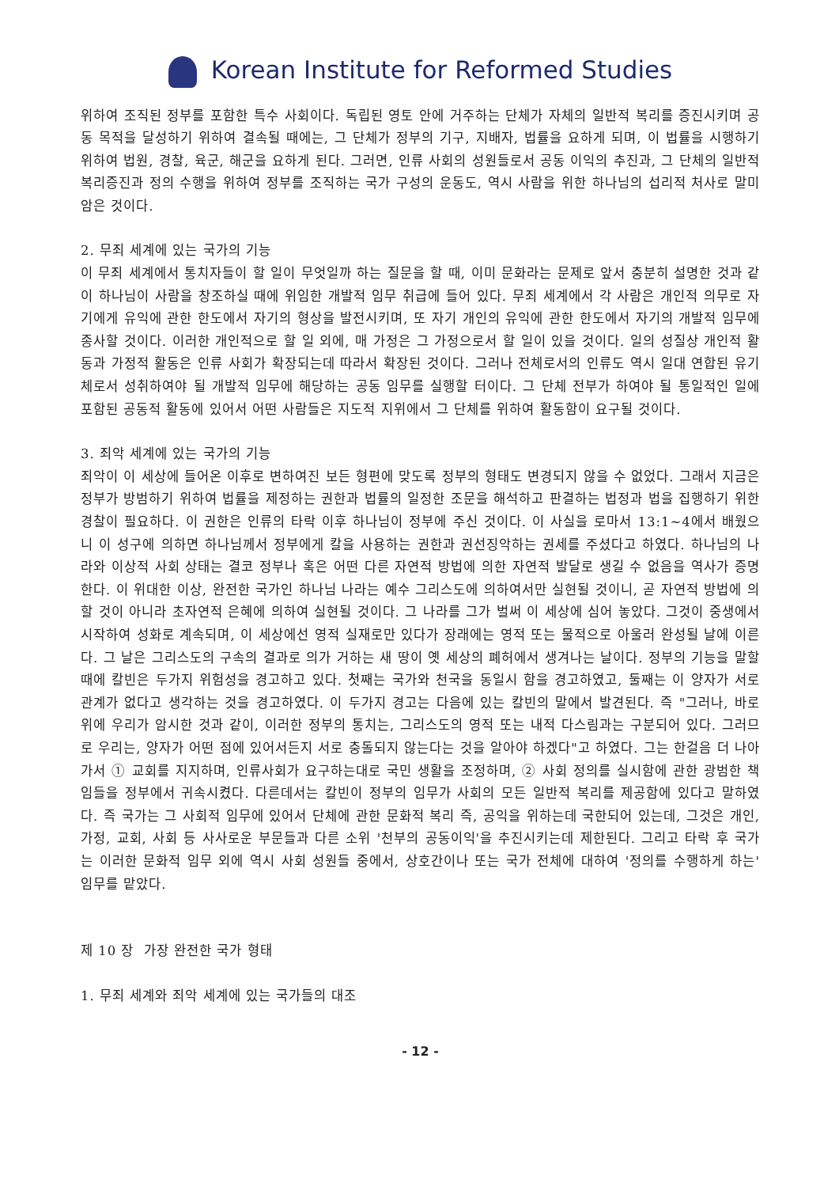Korean Institute for Reformed Studies
위하여 조직된 정부를 포함한 특수 사회이다. 독립된 영토 안에 거주하는 단체가 자체의 일반적 복리를 증진시키며 공동 목적을 달성하기 위하여 결속될 때에는, 그 단체가 정부의 기구, 지배자, 법률을 요하게 되며, 이 법률을 시행하기 위하여 법원, 경찰, 육군, 해군을 요하게 된다. 그러면, 인류 사회의 성원들로서 공동 이익의 추진과, 그 단체의 일반적 복리증진과 정의 수행을 위하여 정부를 조직하는 국가 구성의 운동도, 역시 사람을 위한 하나님의 섭리적 처사로 말미암은 것이다.
2. 무죄 세계에 있는 국가의 기능
이 무죄 세계에서 통치자들이 할 일이 무엇일까 하는 질문을 할 때, 이미 문화라는 문제로 앞서 충분히 설명한 것과 같이 하나님이 사람을 창조하실 때에 위임한 개발적 임무 취급에 들어 있다. 무죄 세계에서 각 사람은 개인적 의무로 자기에게 유익에 관한 한도에서 자기의 형상을 발전시키며, 또 자기 개인의 유익에 관한 한도에서 자기의 개발적 임무에 종사할 것이다. 이러한 개인적으로 할 일 외에, 매 가정은 그 가정으로서 할 일이 있을 것이다. 일의 성질상 개인적 활동과 가정적 활동은 인류 사회가 확장되는데 따라서 확장된 것이다. 그러나 전체로서의 인류도 역시 일대 연합된 유기체로서 성취하여야 될 개발적 임무에 해당하는 공동 임무를 실행할 터이다. 그 단체 전부가 하여야 될 통일적인 일에 포함된 공동적 활동에 있어서 어떤 사람들은 지도적 지위에서 그 단체를 위하여 활동함이 요구될 것이다.
3. 죄악 세계에 있는 국가의 기능
죄악이 이 세상에 들어온 이후로 변하여진 보든 형편에 맞도록 정부의 형태도 변경되지 않을 수 없었다. 그래서 지금은 정부가 방범하기 위하여 법률을 제정하는 권한과 법률의 일정한 조문을 해석하고 판결하는 법정과 법을 집행하기 위한 경찰이 필요하다. 이 권한은 인류의 타락 이후 하나님이 정부에 주신 것이다. 이 사실을 로마서 13:1~4에서 배웠으니 이 성구에 의하면 하나님께서 정부에게 칼을 사용하는 권한과 권선징악하는 권세를 주셨다고 하였다. 하나님의 나라와 이상적 사회 상태는 결코 정부나 혹은 어떤 다른 자연적 방법에 의한 자연적 발달로 생길 수 없음을 역사가 증명한다. 이 위대한 이상, 완전한 국가인 하나님 나라는 예수 그리스도에 의하여서만 실현될 것이니, 곧 자연적 방법에 의할 것이 아니라 초자연적 은혜에 의하여 실현될 것이다. 그 나라를 그가 벌써 이 세상에 심어 놓았다. 그것이 중생에서 시작하여 성화로 계속되며, 이 세상에선 영적 실재로만 있다가 장래에는 영적 또는 물적으로 아울러 완성될 날에 이른다. 그 날은 그리스도의 구속의 결과로 의가 거하는 새 땅이 옛 세상의 폐허에서 생겨나는 날이다. 정부의 기능을 말할 때에 칼빈은 두가지 위험성을 경고하고 있다. 첫째는 국가와 천국을 동일시 함을 경고하였고, 둘째는 이 양자가 서로 관계가 없다고 생각하는 것을 경고하였다. 이 두가지 경고는 다음에 있는 칼빈의 말에서 발견된다. 즉 "그러나, 바로 위에 우리가 암시한 것과 같이, 이러한 정부의 통치는, 그리스도의 영적 또는 내적 다스림과는 구분되어 있다. 그러므로 우리는, 양자가 어떤 점에 있어서든지 서로 충돌되지 않는다는 것을 알아야 하겠다"고 하였다. 그는 한걸음 더 나아가서 ① 교회를 지지하며, 인류사회가 요구하는대로 국민 생활을 조정하며, ② 사회 정의를 실시함에 관한 광범한 책임들을 정부에서 귀속시켰다. 다른데서는 칼빈이 정부의 임무가 사회의 모든 일반적 복리를 제공함에 있다고 말하였다. 즉 국가는 그 사회적 임무에 있어서 단체에 관한 문화적 복리 즉, 공익을 위하는데 국한되어 있는데, 그것은 개인, 가정, 교회, 사회 등 사사로운 부문들과 다른 소위 '천부의 공동이익'을 추진시키는데 제한된다. 그리고 타락 후 국가는 이러한 문화적 임무 외에 역시 사회 성원들 중에서, 상호간이나 또는 국가 전체에 대하여 '정의를 수행하게 하는' 임무를 맡았다.
제 10 장 가장 완전한 국가 형태
1. 무죄 세계와 죄악 세계에 있는 국가들의 대조
- 12 -